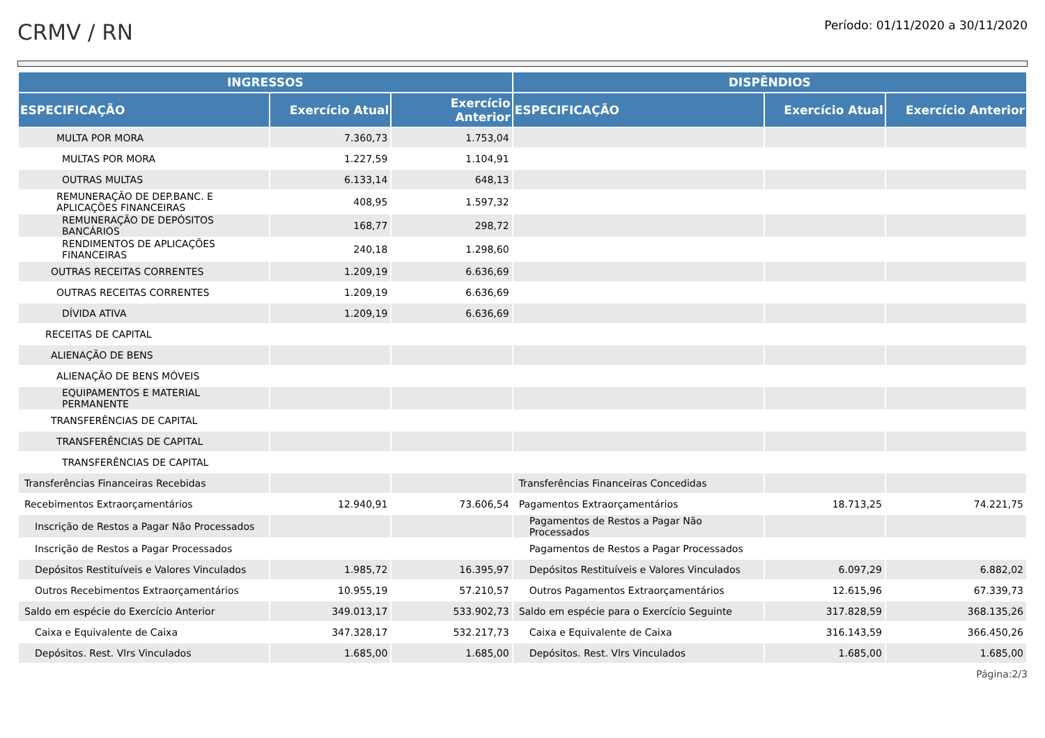CRMV / RN
Período: 01/11/2020 a 30/11/2020
| INGRESSOS | | | DISPÊNDIOS | | |
| --- | --- | --- | --- | --- | --- |
| ESPECIFICAÇÃO | Exercício Atual | Exercício Anterior | ESPECIFICAÇÃO | Exercício Atual | Exercício Anterior |
| MULTA POR MORA | 7.360,73 | 1.753,04 | | | |
| MULTAS POR MORA | 1.227,59 | 1.104,91 | | | |
| OUTRAS MULTAS | 6.133,14 | 648,13 | | | |
| REMUNERAÇÃO DE DEP.BANC. E APLICAÇÕES FINANCEIRAS | 408,95 | 1.597,32 | | | |
| REMUNERAÇÃO DE DEPÓSITOS BANCÁRIOS | 168,77 | 298,72 | | | |
| RENDIMENTOS DE APLICAÇÕES FINANCEIRAS | 240,18 | 1.298,60 | | | |
| OUTRAS RECEITAS CORRENTES | 1.209,19 | 6.636,69 | | | |
| OUTRAS RECEITAS CORRENTES | 1.209,19 | 6.636,69 | | | |
| DÍVIDA ATIVA | 1.209,19 | 6.636,69 | | | |
| RECEITAS DE CAPITAL | | | | | |
| ALIENAÇÃO DE BENS | | | | | |
| ALIENAÇÃO DE BENS MÓVEIS | | | | | |
| EQUIPAMENTOS E MATERIAL PERMANENTE | | | | | |
| TRANSFERÊNCIAS DE CAPITAL | | | | | |
| TRANSFERÊNCIAS DE CAPITAL | | | | | |
| TRANSFERÊNCIAS DE CAPITAL | | | | | |
| Transferências Financeiras Recebidas | | | Transferências Financeiras Concedidas | | |
| Recebimentos Extraorçamentários | 12.940,91 | 73.606,54 | Pagamentos Extraorçamentários | 18.713,25 | 74.221,75 |
| Inscrição de Restos a Pagar Não Processados | | | Pagamentos de Restos a Pagar Não Processados | | |
| Inscrição de Restos a Pagar Processados | | | Pagamentos de Restos a Pagar Processados | | |
| Depósitos Restituíveis e Valores Vinculados | 1.985,72 | 16.395,97 | Depósitos Restituíveis e Valores Vinculados | 6.097,29 | 6.882,02 |
| Outros Recebimentos Extraorçamentários | 10.955,19 | 57.210,57 | Outros Pagamentos Extraorçamentários | 12.615,96 | 67.339,73 |
| Saldo em espécie do Exercício Anterior | 349.013,17 | 533.902,73 | Saldo em espécie para o Exercício Seguinte | 317.828,59 | 368.135,26 |
| Caixa e Equivalente de Caixa | 347.328,17 | 532.217,73 | Caixa e Equivalente de Caixa | 316.143,59 | 366.450,26 |
| Depósitos. Rest. Vlrs Vinculados | 1.685,00 | 1.685,00 | Depósitos. Rest. Vlrs Vinculados | 1.685,00 | 1.685,00 |
Página:2/3